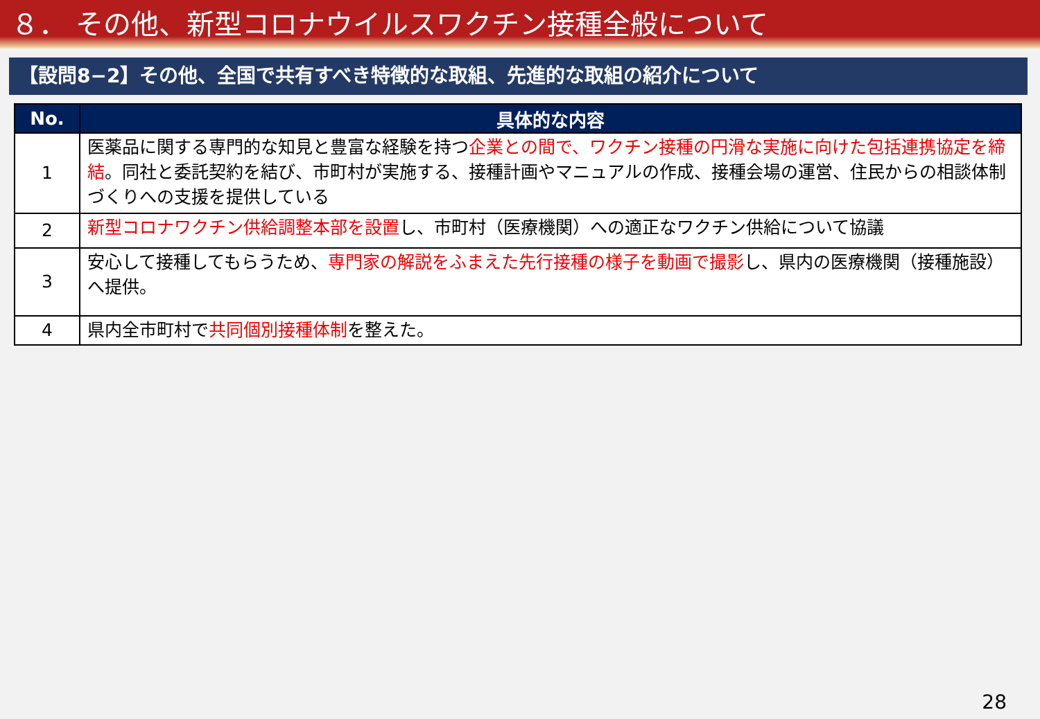８． その他、新型コロナウイルスワクチン接種全般について
【設問8−2】その他、全国で共有すべき特徴的な取組、先進的な取組の紹介について
| No. | 具体的な内容 |
| --- | --- |
| 1 | 医薬品に関する専門的な知見と豊富な経験を持つ 企業との間で、ワクチン接種の円滑な実施に向けた包括連携協定を締結 。同社と委託契約を結び、市町村が実施する、接種計画やマニュアルの作成、接種会場の運営、住民からの相談体制づくりへの支援を提供している |
| 2 | 新型コロナワクチン供給調整本部を設置 し、市町村（医療機関）への適正なワクチン供給について協議 |
| 3 | 安心して接種してもらうため、 専門家の解説をふまえた先行接種の様子を動画で撮影 し、県内の医療機関（接種施設）へ提供。 |
| 4 | 県内全市町村で 共同個別接種体制 を整えた。 |
28